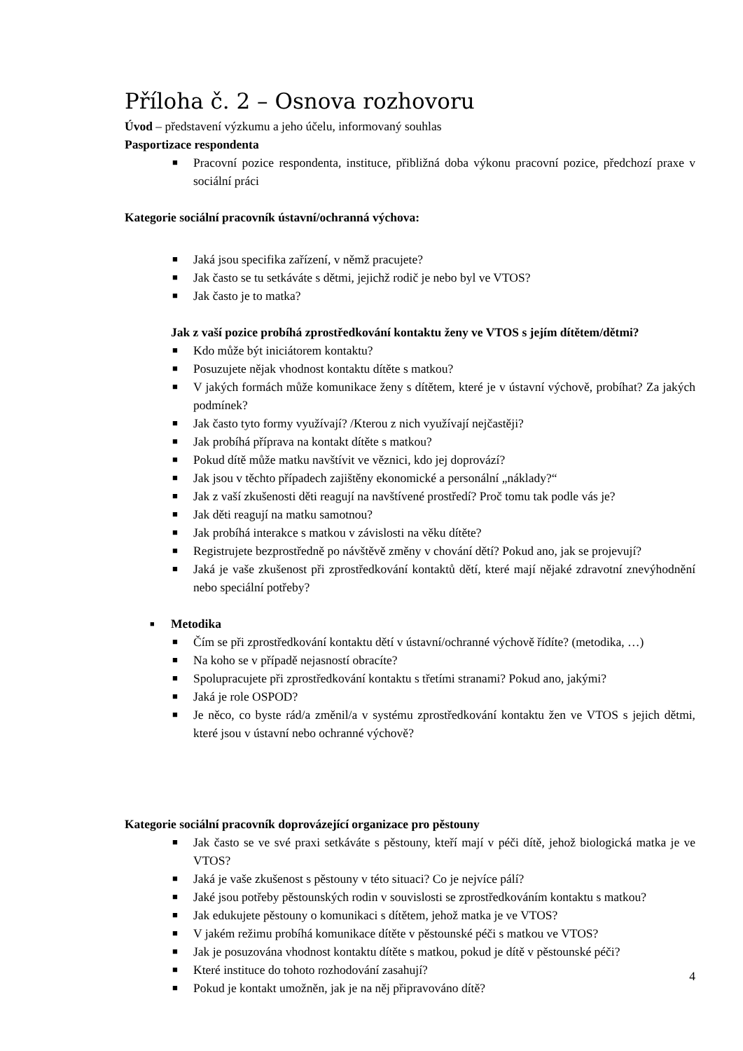Příloha č. 2 – Osnova rozhovoru
Úvod – představení výzkumu a jeho účelu, informovaný souhlas
Pasportizace respondenta
■ Pracovní pozice respondenta, instituce, přibližná doba výkonu pracovní pozice, předchozí praxe v sociální práci
Kategorie sociální pracovník ústavní/ochranná výchova:
■ Jaká jsou specifika zařízení, v němž pracujete?
■ Jak často se tu setkáváte s dětmi, jejichž rodič je nebo byl ve VTOS?
■ Jak často je to matka?
Jak z vaší pozice probíhá zprostředkování kontaktu ženy ve VTOS s jejím dítětem/dětmi?
■ Kdo může být iniciátorem kontaktu?
■ Posuzujete nějak vhodnost kontaktu dítěte s matkou?
■ V jakých formách může komunikace ženy s dítětem, které je v ústavní výchově, probíhat? Za jakých podmínek?
■ Jak často tyto formy využívají? /Kterou z nich využívají nejčastěji?
■ Jak probíhá příprava na kontakt dítěte s matkou?
■ Pokud dítě může matku navštívit ve věznici, kdo jej doprovází?
■ Jak jsou v těchto případech zajištěny ekonomické a personální „náklady?“
■ Jak z vaší zkušenosti děti reagují na navštívené prostředí? Proč tomu tak podle vás je?
■ Jak děti reagují na matku samotnou?
■ Jak probíhá interakce s matkou v závislosti na věku dítěte?
■ Registrujete bezprostředně po návštěvě změny v chování dětí? Pokud ano, jak se projevují?
■ Jaká je vaše zkušenost při zprostředkování kontaktů dětí, které mají nějaké zdravotní znevýhodnění nebo speciální potřeby?
■ Metodika
■ Čím se při zprostředkování kontaktu dětí v ústavní/ochranné výchově řídíte? (metodika, …)
■ Na koho se v případě nejasností obracíte?
■ Spolupracujete při zprostředkování kontaktu s třetími stranami? Pokud ano, jakými?
■ Jaká je role OSPOD?
■ Je něco, co byste rád/a změnil/a v systému zprostředkování kontaktu žen ve VTOS s jejich dětmi, které jsou v ústavní nebo ochranné výchově?
Kategorie sociální pracovník doprovázející organizace pro pěstouny
■ Jak často se ve své praxi setkáváte s pěstouny, kteří mají v péči dítě, jehož biologická matka je ve VTOS?
■ Jaká je vaše zkušenost s pěstouny v této situaci? Co je nejvíce pálí?
■ Jaké jsou potřeby pěstounských rodin v souvislosti se zprostředkováním kontaktu s matkou?
■ Jak edukujete pěstouny o komunikaci s dítětem, jehož matka je ve VTOS?
■ V jakém režimu probíhá komunikace dítěte v pěstounské péči s matkou ve VTOS?
■ Jak je posuzována vhodnost kontaktu dítěte s matkou, pokud je dítě v pěstounské péči?
■ Které instituce do tohoto rozhodování zasahují?
■ Pokud je kontakt umožněn, jak je na něj připravováno dítě?
4